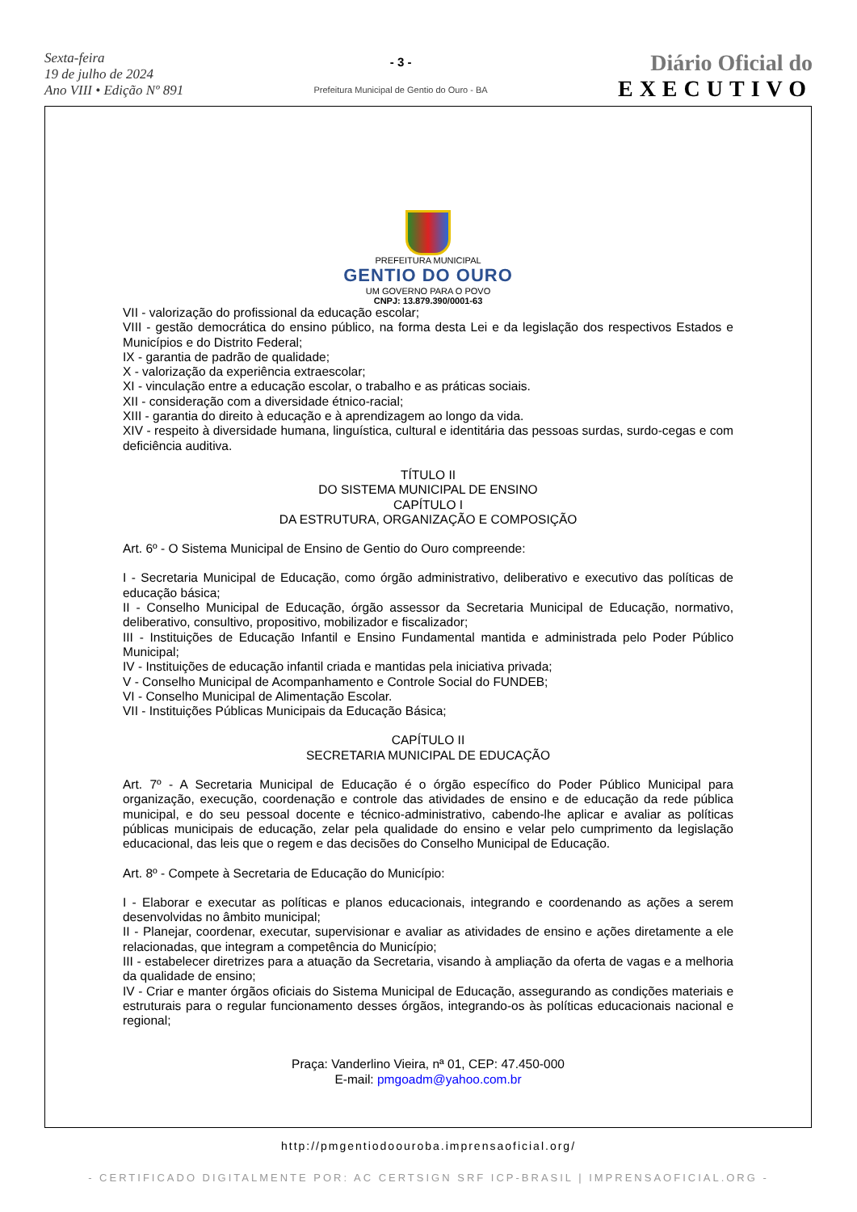Sexta-feira
19 de julho de 2024
Ano VIII • Edição Nº 891
- 3 -
Prefeitura Municipal de Gentio do Ouro - BA
Diário Oficial do
EXECUTIVO
PREFEITURA MUNICIPAL
GENTIO DO OURO
UM GOVERNO PARA O POVO
CNPJ: 13.879.390/0001-63
VII - valorização do profissional da educação escolar;
VIII - gestão democrática do ensino público, na forma desta Lei e da legislação dos respectivos Estados e Municípios e do Distrito Federal;
IX - garantia de padrão de qualidade;
X - valorização da experiência extraescolar;
XI - vinculação entre a educação escolar, o trabalho e as práticas sociais.
XII - consideração com a diversidade étnico-racial;
XIII - garantia do direito à educação e à aprendizagem ao longo da vida.
XIV - respeito à diversidade humana, linguística, cultural e identitária das pessoas surdas, surdo-cegas e com deficiência auditiva.
TÍTULO II
DO SISTEMA MUNICIPAL DE ENSINO
CAPÍTULO I
DA ESTRUTURA, ORGANIZAÇÃO E COMPOSIÇÃO
Art. 6º - O Sistema Municipal de Ensino de Gentio do Ouro compreende:
I - Secretaria Municipal de Educação, como órgão administrativo, deliberativo e executivo das políticas de educação básica;
II - Conselho Municipal de Educação, órgão assessor da Secretaria Municipal de Educação, normativo, deliberativo, consultivo, propositivo, mobilizador e fiscalizador;
III - Instituições de Educação Infantil e Ensino Fundamental mantida e administrada pelo Poder Público Municipal;
IV - Instituições de educação infantil criada e mantidas pela iniciativa privada;
V - Conselho Municipal de Acompanhamento e Controle Social do FUNDEB;
VI - Conselho Municipal de Alimentação Escolar.
VII - Instituições Públicas Municipais da Educação Básica;
CAPÍTULO II
SECRETARIA MUNICIPAL DE EDUCAÇÃO
Art. 7º - A Secretaria Municipal de Educação é o órgão específico do Poder Público Municipal para organização, execução, coordenação e controle das atividades de ensino e de educação da rede pública municipal, e do seu pessoal docente e técnico-administrativo, cabendo-lhe aplicar e avaliar as políticas públicas municipais de educação, zelar pela qualidade do ensino e velar pelo cumprimento da legislação educacional, das leis que o regem e das decisões do Conselho Municipal de Educação.
Art. 8º - Compete à Secretaria de Educação do Município:
I - Elaborar e executar as políticas e planos educacionais, integrando e coordenando as ações a serem desenvolvidas no âmbito municipal;
II - Planejar, coordenar, executar, supervisionar e avaliar as atividades de ensino e ações diretamente a ele relacionadas, que integram a competência do Município;
III - estabelecer diretrizes para a atuação da Secretaria, visando à ampliação da oferta de vagas e a melhoria da qualidade de ensino;
IV - Criar e manter órgãos oficiais do Sistema Municipal de Educação, assegurando as condições materiais e estruturais para o regular funcionamento desses órgãos, integrando-os às políticas educacionais nacional e regional;
Praça: Vanderlino Vieira, nª 01, CEP: 47.450-000
E-mail: pmgoadm@yahoo.com.br
http://pmgentiodoouroba.imprensaoficial.org/
- CERTIFICADO DIGITALMENTE POR: AC CERTSIGN SRF ICP-BRASIL | IMPRENSAOFICIAL.ORG -